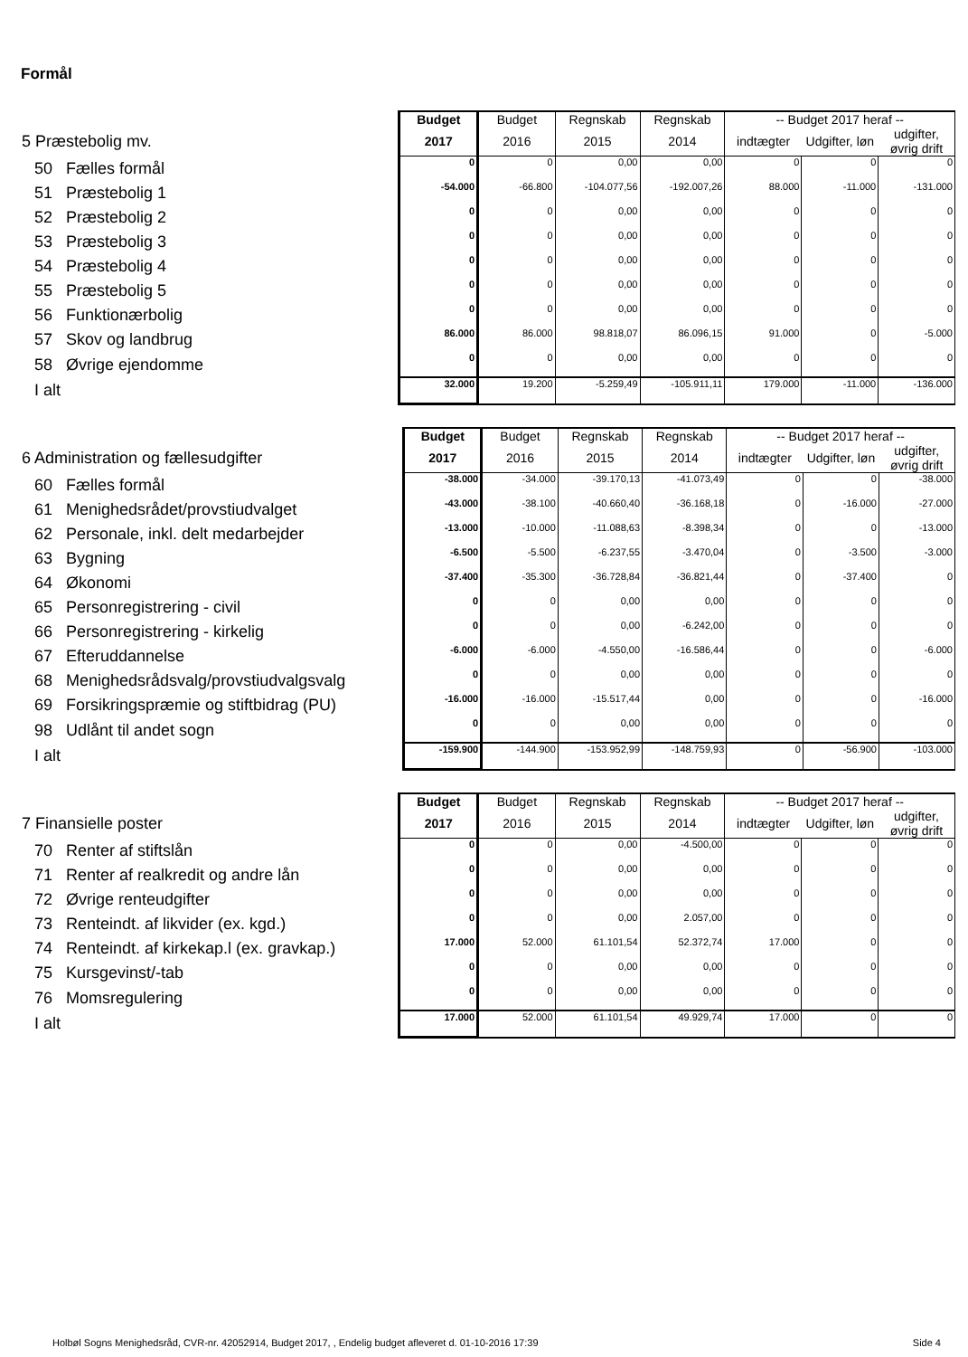Formål
| | Budget | Budget | Regnskab | Regnskab | -- Budget 2017 heraf -- | | |
| 5 Præstebolig mv. | 2017 | 2016 | 2015 | 2014 | indtægter | Udgifter, løn | udgifter, øvrig drift |
| 50 Fælles formål | 0 | 0 | 0,00 | 0,00 | 0 | 0 | 0 |
| 51 Præstebolig 1 | -54.000 | -66.800 | -104.077,56 | -192.007,26 | 88.000 | -11.000 | -131.000 |
| 52 Præstebolig 2 | 0 | 0 | 0,00 | 0,00 | 0 | 0 | 0 |
| 53 Præstebolig 3 | 0 | 0 | 0,00 | 0,00 | 0 | 0 | 0 |
| 54 Præstebolig 4 | 0 | 0 | 0,00 | 0,00 | 0 | 0 | 0 |
| 55 Præstebolig 5 | 0 | 0 | 0,00 | 0,00 | 0 | 0 | 0 |
| 56 Funktionærbolig | 0 | 0 | 0,00 | 0,00 | 0 | 0 | 0 |
| 57 Skov og landbrug | 86.000 | 86.000 | 98.818,07 | 86.096,15 | 91.000 | 0 | -5.000 |
| 58 Øvrige ejendomme | 0 | 0 | 0,00 | 0,00 | 0 | 0 | 0 |
| I alt | 32.000 | 19.200 | -5.259,49 | -105.911,11 | 179.000 | -11.000 | -136.000 |
| | Budget | Budget | Regnskab | Regnskab | -- Budget 2017 heraf -- | | |
| 6 Administration og fællesudgifter | 2017 | 2016 | 2015 | 2014 | indtægter | Udgifter, løn | udgifter, øvrig drift |
| 60 Fælles formål | -38.000 | -34.000 | -39.170,13 | -41.073,49 | 0 | 0 | -38.000 |
| 61 Menighedsrådet/provstiudvalget | -43.000 | -38.100 | -40.660,40 | -36.168,18 | 0 | -16.000 | -27.000 |
| 62 Personale, inkl. delt medarbejder | -13.000 | -10.000 | -11.088,63 | -8.398,34 | 0 | 0 | -13.000 |
| 63 Bygning | -6.500 | -5.500 | -6.237,55 | -3.470,04 | 0 | -3.500 | -3.000 |
| 64 Økonomi | -37.400 | -35.300 | -36.728,84 | -36.821,44 | 0 | -37.400 | 0 |
| 65 Personregistrering - civil | 0 | 0 | 0,00 | 0,00 | 0 | 0 | 0 |
| 66 Personregistrering - kirkelig | 0 | 0 | 0,00 | -6.242,00 | 0 | 0 | 0 |
| 67 Efteruddannelse | -6.000 | -6.000 | -4.550,00 | -16.586,44 | 0 | 0 | -6.000 |
| 68 Menighedsrådsvalg/provstiudvalgsvalg | 0 | 0 | 0,00 | 0,00 | 0 | 0 | 0 |
| 69 Forsikringspræmie og stiftbidrag (PU) | -16.000 | -16.000 | -15.517,44 | 0,00 | 0 | 0 | -16.000 |
| 98 Udlånt til andet sogn | 0 | 0 | 0,00 | 0,00 | 0 | 0 | 0 |
| I alt | -159.900 | -144.900 | -153.952,99 | -148.759,93 | 0 | -56.900 | -103.000 |
| | Budget | Budget | Regnskab | Regnskab | -- Budget 2017 heraf -- | | |
| 7 Finansielle poster | 2017 | 2016 | 2015 | 2014 | indtægter | Udgifter, løn | udgifter, øvrig drift |
| 70 Renter af stiftslån | 0 | 0 | 0,00 | -4.500,00 | 0 | 0 | 0 |
| 71 Renter af realkredit og andre lån | 0 | 0 | 0,00 | 0,00 | 0 | 0 | 0 |
| 72 Øvrige renteudgifter | 0 | 0 | 0,00 | 0,00 | 0 | 0 | 0 |
| 73 Renteindt. af likvider (ex. kgd.) | 0 | 0 | 0,00 | 2.057,00 | 0 | 0 | 0 |
| 74 Renteindt. af kirkekap.l (ex. gravkap.) | 17.000 | 52.000 | 61.101,54 | 52.372,74 | 17.000 | 0 | 0 |
| 75 Kursgevinst/-tab | 0 | 0 | 0,00 | 0,00 | 0 | 0 | 0 |
| 76 Momsregulering | 0 | 0 | 0,00 | 0,00 | 0 | 0 | 0 |
| I alt | 17.000 | 52.000 | 61.101,54 | 49.929,74 | 17.000 | 0 | 0 |
Holbøl Sogns Menighedsråd, CVR-nr. 42052914, Budget 2017, , Endelig budget afleveret d. 01-10-2016 17:39 Side 4